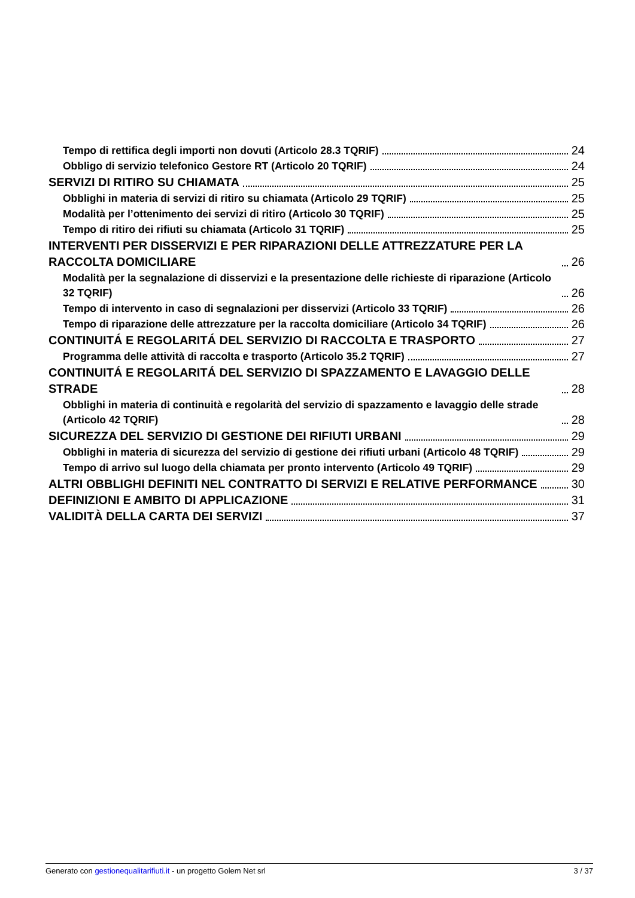Tempo di rettifica degli importi non dovuti (Articolo 28.3 TQRIF) 24
Obbligo di servizio telefonico Gestore RT (Articolo 20 TQRIF) 24
SERVIZI DI RITIRO SU CHIAMATA 25
Obblighi in materia di servizi di ritiro su chiamata (Articolo 29 TQRIF) 25
Modalità per l’ottenimento dei servizi di ritiro (Articolo 30 TQRIF) 25
Tempo di ritiro dei rifiuti su chiamata (Articolo 31 TQRIF) 25
INTERVENTI PER DISSERVIZI E PER RIPARAZIONI DELLE ATTREZZATURE PER LA RACCOLTA DOMICILIARE 26
Modalità per la segnalazione di disservizi e la presentazione delle richieste di riparazione (Articolo 32 TQRIF) 26
Tempo di intervento in caso di segnalazioni per disservizi (Articolo 33 TQRIF) 26
Tempo di riparazione delle attrezzature per la raccolta domiciliare (Articolo 34 TQRIF) 26
CONTINUITÁ E REGOLARITÁ DEL SERVIZIO DI RACCOLTA E TRASPORTO 27
Programma delle attività di raccolta e trasporto (Articolo 35.2 TQRIF) 27
CONTINUITÁ E REGOLARITÁ DEL SERVIZIO DI SPAZZAMENTO E LAVAGGIO DELLE STRADE 28
Obblighi in materia di continuità e regolarità del servizio di spazzamento e lavaggio delle strade (Articolo 42 TQRIF) 28
SICUREZZA DEL SERVIZIO DI GESTIONE DEI RIFIUTI URBANI 29
Obblighi in materia di sicurezza del servizio di gestione dei rifiuti urbani (Articolo 48 TQRIF) 29
Tempo di arrivo sul luogo della chiamata per pronto intervento (Articolo 49 TQRIF) 29
ALTRI OBBLIGHI DEFINITI NEL CONTRATTO DI SERVIZI E RELATIVE PERFORMANCE 30
DEFINIZIONI E AMBITO DI APPLICAZIONE 31
VALIDITÀ DELLA CARTA DEI SERVIZI 37
Generato con gestionequalitarifiuti.it - un progetto Golem Net srl 3 / 37